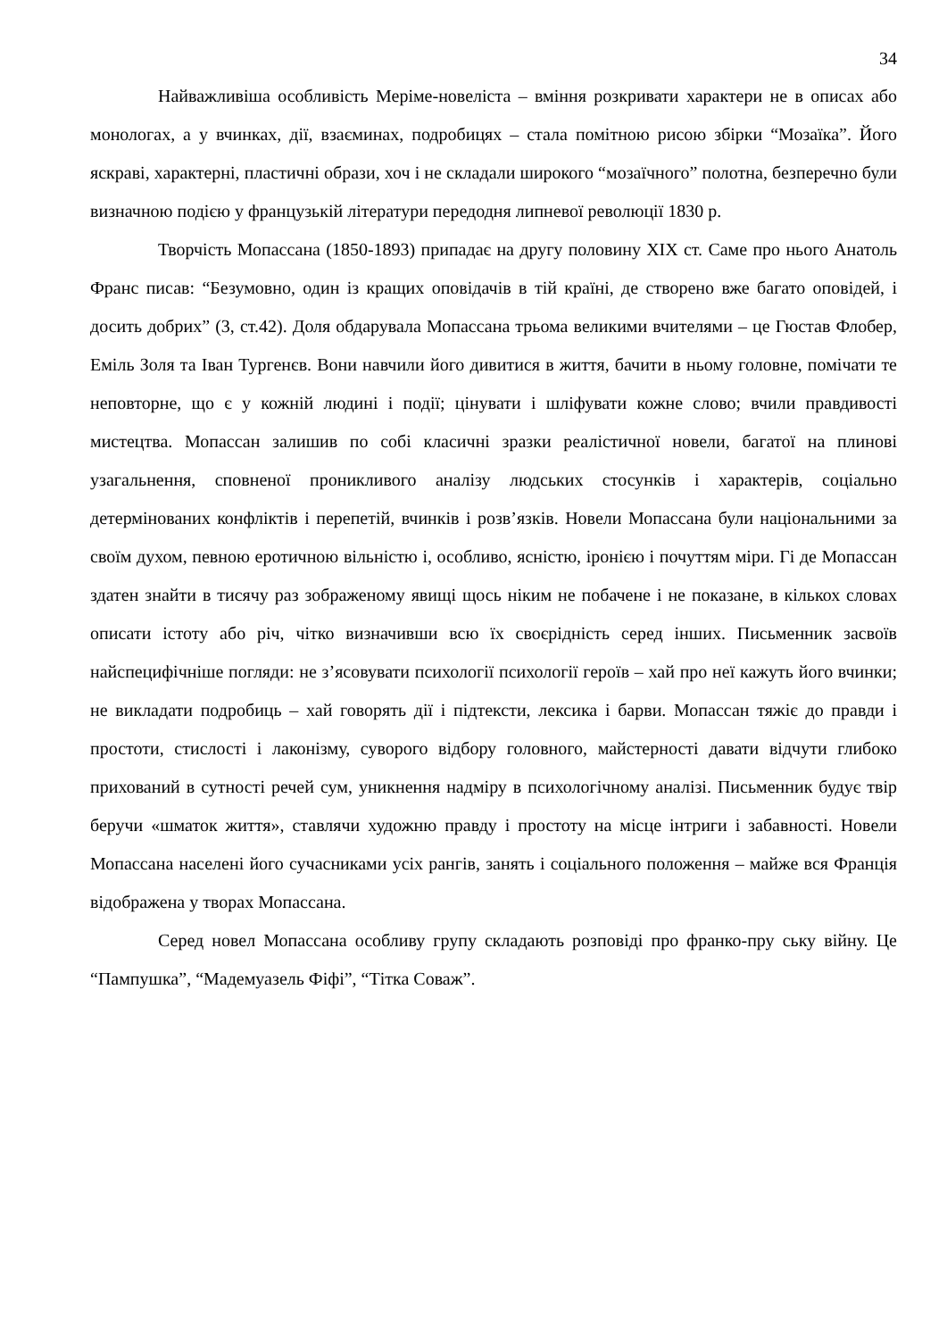34
Найважливіша особливість Меріме-новеліста – вміння розкривати характери не в описах або монологах, а у вчинках, дії, взаєминах, подробицях – стала помітною рисою збірки “Мозаїка”. Його яскраві, характерні, пластичні образи, хоч і не складали широкого “мозаїчного” полотна, безперечно були визначною подією у французькій літератури передодня липневої революції 1830 р.
Творчість Мопассана (1850-1893) припадає на другу половину XIX ст. Саме про нього Анатоль Франс писав: “Безумовно, один із кращих оповідачів в тій країні, де створено вже багато оповідей, і досить добрих” (3, ст.42). Доля обдарувала Мопассана трьома великими вчителями – це Гюстав Флобер, Еміль Золя та Іван Тургенєв. Вони навчили його дивитися в життя, бачити в ньому головне, помічати те неповторне, що є у кожній людині і події; цінувати і шліфувати кожне слово; вчили правдивості мистецтва. Мопассан залишив по собі класичні зразки реалістичної новели, багатої на плинові узагальнення, сповненої проникливого аналізу людських стосунків і характерів, соціально детермінованих конфліктів і перепетій, вчинків і розв’язків. Новели Мопассана були національними за своїм духом, певною еротичною вільністю і, особливо, ясністю, іронією і почуттям міри. Гі де Мопассан здатен знайти в тисячу раз зображеному явищі щось ніким не побачене і не показане, в кількох словах описати істоту або річ, чітко визначивши всю їх своєрідність серед інших. Письменник засвоїв найспецифічніше погляди: не з’ясовувати психології психології героїв – хай про неї кажуть його вчинки; не викладати подробиць – хай говорять дії і підтексти, лексика і барви. Мопассан тяжіє до правди і простоти, стислості і лаконізму, суворого відбору головного, майстерності давати відчути глибоко прихований в сутності речей сум, уникнення надміру в психологічному аналізі. Письменник будує твір беручи «шматок життя», ставлячи художню правду і простоту на місце інтриги і забавності. Новели Мопассана населені його сучасниками усіх рангів, занять і соціального положення – майже вся Франція відображена у творах Мопассана.
Серед новел Мопассана особливу групу складають розповіді про франко-пру ську війну. Це “Пампушка”, “Мадемуазель Фіфі”, “Тітка Соваж”.